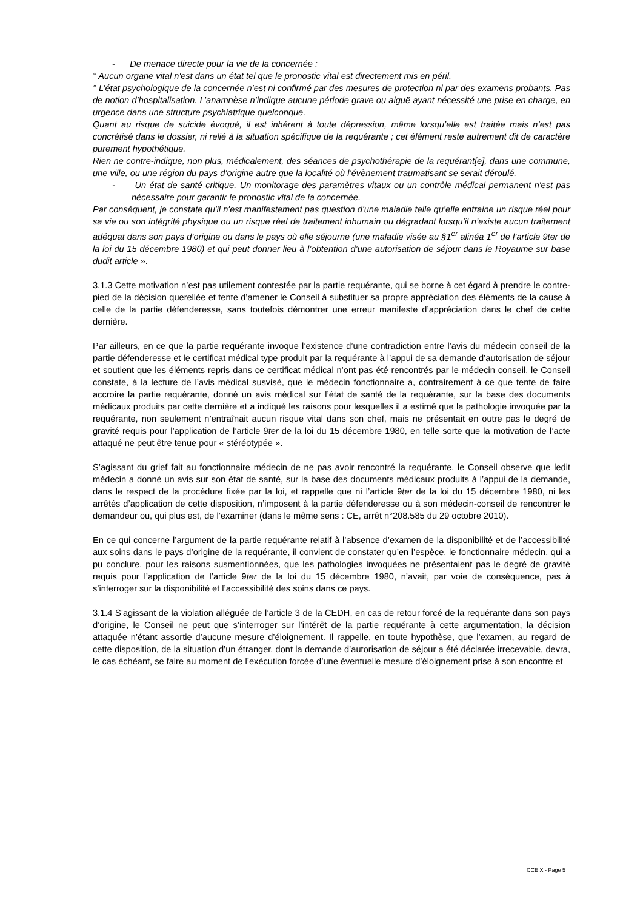- De menace directe pour la vie de la concernée :
° Aucun organe vital n'est dans un état tel que le pronostic vital est directement mis en péril.
° L’état psychologique de la concernée n’est ni confirmé par des mesures de protection ni par des examens probants. Pas de notion d’hospitalisation. L’anamnèse n’indique aucune période grave ou aiguë ayant nécessité une prise en charge, en urgence dans une structure psychiatrique quelconque.
Quant au risque de suicide évoqué, il est inhérent à toute dépression, même lorsqu’elle est traitée mais n’est pas concrétisé dans le dossier, ni relié à la situation spécifique de la requérante ; cet élément reste autrement dit de caractère purement hypothétique.
Rien ne contre-indique, non plus, médicalement, des séances de psychothérapie de la requérant[e], dans une commune, une ville, ou une région du pays d’origine autre que la localité où l’évènement traumatisant se serait déroulé.
- Un état de santé critique. Un monitorage des paramètres vitaux ou un contrôle médical permanent n'est pas nécessaire pour garantir le pronostic vital de la concernée.
Par conséquent, je constate qu'il n'est manifestement pas question d'une maladie telle qu’elle entraine un risque réel pour sa vie ou son intégrité physique ou un risque réel de traitement inhumain ou dégradant lorsqu’il n’existe aucun traitement adéquat dans son pays d’origine ou dans le pays où elle séjourne (une maladie visée au §1<sup>er</sup> alinéa 1<sup>er</sup> de l’article 9ter de la loi du 15 décembre 1980) et qui peut donner lieu à l’obtention d’une autorisation de séjour dans le Royaume sur base dudit article ».
3.1.3 Cette motivation n’est pas utilement contestée par la partie requérante, qui se borne à cet égard à prendre le contre-pied de la décision querellée et tente d’amener le Conseil à substituer sa propre appréciation des éléments de la cause à celle de la partie défenderesse, sans toutefois démontrer une erreur manifeste d’appréciation dans le chef de cette dernière.
Par ailleurs, en ce que la partie requérante invoque l’existence d’une contradiction entre l’avis du médecin conseil de la partie défenderesse et le certificat médical type produit par la requérante à l’appui de sa demande d’autorisation de séjour et soutient que les éléments repris dans ce certificat médical n’ont pas été rencontrés par le médecin conseil, le Conseil constate, à la lecture de l’avis médical susvisé, que le médecin fonctionnaire a, contrairement à ce que tente de faire accroire la partie requérante, donné un avis médical sur l’état de santé de la requérante, sur la base des documents médicaux produits par cette dernière et a indiqué les raisons pour lesquelles il a estimé que la pathologie invoquée par la requérante, non seulement n’entraînait aucun risque vital dans son chef, mais ne présentait en outre pas le degré de gravité requis pour l’application de l’article 9ter de la loi du 15 décembre 1980, en telle sorte que la motivation de l’acte attaqué ne peut être tenue pour « stéréotypée ».
S’agissant du grief fait au fonctionnaire médecin de ne pas avoir rencontré la requérante, le Conseil observe que ledit médecin a donné un avis sur son état de santé, sur la base des documents médicaux produits à l’appui de la demande, dans le respect de la procédure fixée par la loi, et rappelle que ni l’article 9ter de la loi du 15 décembre 1980, ni les arrêtés d’application de cette disposition, n’imposent à la partie défenderesse ou à son médecin-conseil de rencontrer le demandeur ou, qui plus est, de l’examiner (dans le même sens : CE, arrêt n°208.585 du 29 octobre 2010).
En ce qui concerne l’argument de la partie requérante relatif à l’absence d’examen de la disponibilité et de l’accessibilité aux soins dans le pays d’origine de la requérante, il convient de constater qu’en l’espèce, le fonctionnaire médecin, qui a pu conclure, pour les raisons susmentionnées, que les pathologies invoquées ne présentaient pas le degré de gravité requis pour l’application de l’article 9ter de la loi du 15 décembre 1980, n’avait, par voie de conséquence, pas à s’interroger sur la disponibilité et l’accessibilité des soins dans ce pays.
3.1.4 S’agissant de la violation alléguée de l’article 3 de la CEDH, en cas de retour forcé de la requérante dans son pays d’origine, le Conseil ne peut que s’interroger sur l’intérêt de la partie requérante à cette argumentation, la décision attaquée n’étant assortie d’aucune mesure d’éloignement. Il rappelle, en toute hypothèse, que l’examen, au regard de cette disposition, de la situation d’un étranger, dont la demande d’autorisation de séjour a été déclarée irrecevable, devra, le cas échéant, se faire au moment de l’exécution forcée d’une éventuelle mesure d’éloignement prise à son encontre et
CCE X - Page 5